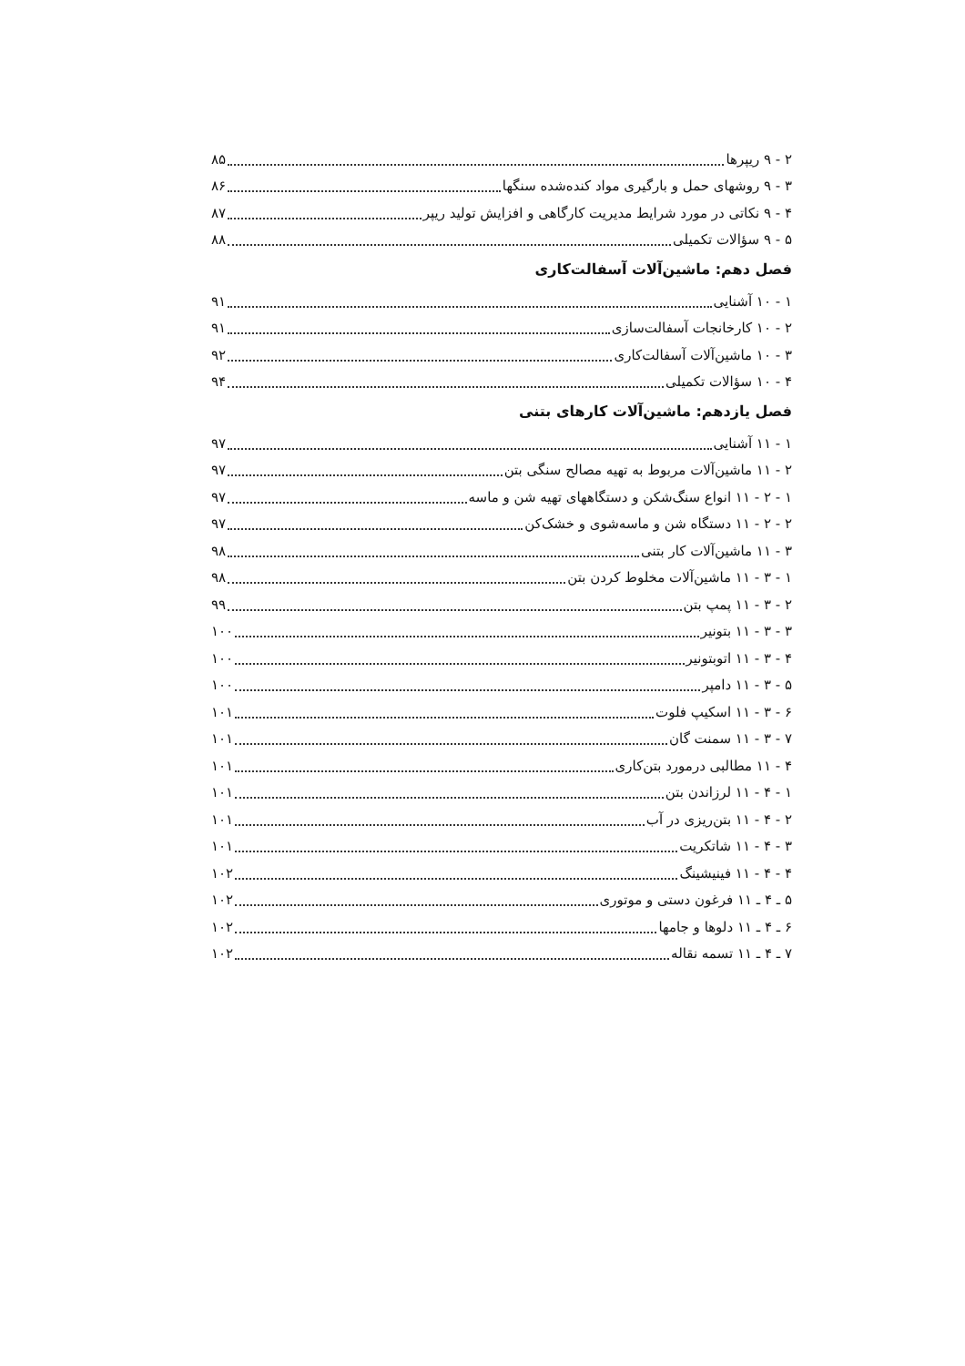۲ - ۹ ریپرها ۸۵
۳ - ۹ روشهای حمل و بارگیری مواد کنده‌شده سنگها ۸۶
۴ - ۹ نکاتی در مورد شرایط مدیریت کارگاهی و افزایش تولید ریپر ۸۷
۵ - ۹ سؤالات تکمیلی ۸۸
فصل دهم: ماشین‌آلات آسفالت‌کاری
۱ - ۱۰ آشنایی ۹۱
۲ - ۱۰ کارخانجات آسفالت‌سازی ۹۱
۳ - ۱۰ ماشین‌آلات آسفالت‌کاری ۹۲
۴ - ۱۰ سؤالات تکمیلی ۹۴
فصل یازدهم: ماشین‌آلات کارهای بتنی
۱ - ۱۱ آشنایی ۹۷
۲ - ۱۱ ماشین‌آلات مربوط به تهیه مصالح سنگی بتن ۹۷
۱ - ۲ - ۱۱ انواع سنگ‌شکن و دستگاههای تهیه شن و ماسه ۹۷
۲ - ۲ - ۱۱ دستگاه شن و ماسه‌شوی و خشک‌کن ۹۷
۳ - ۱۱ ماشین‌آلات کار بتنی ۹۸
۱ - ۳ - ۱۱ ماشین‌آلات مخلوط کردن بتن ۹۸
۲ - ۳ - ۱۱ پمپ بتن ۹۹
۳ - ۳ - ۱۱ بتونیر ۱۰۰
۴ - ۳ - ۱۱ اتوبتونیر ۱۰۰
۵ - ۳ - ۱۱ دامپر ۱۰۰
۶ - ۳ - ۱۱ اسکیپ فلوت ۱۰۱
۷ - ۳ - ۱۱ سمنت گان ۱۰۱
۴ - ۱۱ مطالبی درمورد بتن‌کاری ۱۰۱
۱ - ۴ - ۱۱ لرزاندن بتن ۱۰۱
۲ - ۴ - ۱۱ بتن‌ریزی در آب ۱۰۱
۳ - ۴ - ۱۱ شاتکریت ۱۰۱
۴ - ۴ - ۱۱ فینیشینگ ۱۰۲
۵ ـ ۴ ـ ۱۱ فرغون دستی و موتوری ۱۰۲
۶ ـ ۴ ـ ۱۱ دلوها و جامها ۱۰۲
۷ ـ ۴ ـ ۱۱ تسمه نقاله ۱۰۲